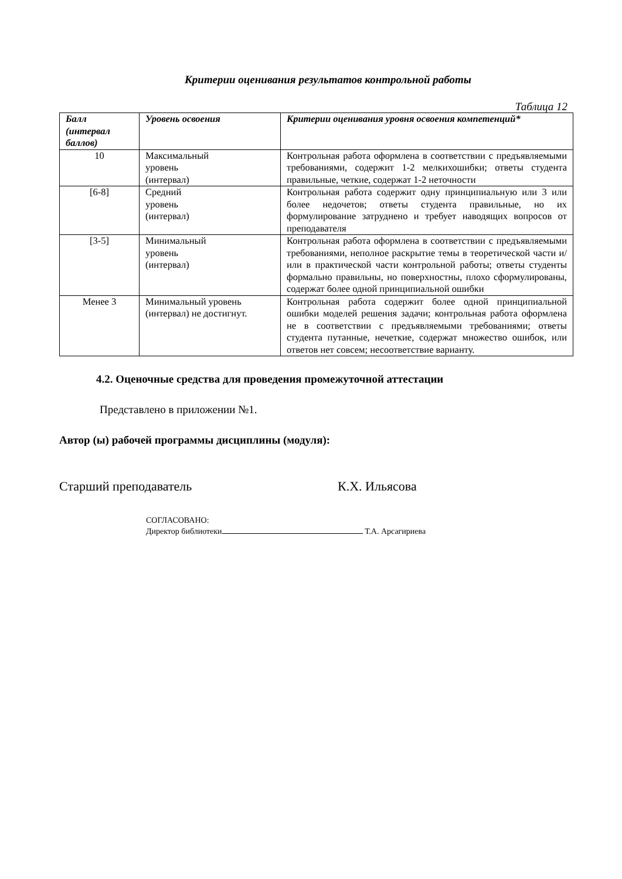Критерии оценивания результатов контрольной работы
Таблица 12
| Балл (интервал баллов) | Уровень освоения | Критерии оценивания уровня освоения компетенций* |
| --- | --- | --- |
| 10 | Максимальный уровень (интервал) | Контрольная работа оформлена в соответствии с предъявляемыми требованиями, содержит 1-2 мелкихошибки; ответы студента правильные, четкие, содержат 1-2 неточности |
| [6-8] | Средний уровень (интервал) | Контрольная работа содержит одну принципиальную или 3 или более недочетов; ответы студента правильные, но их формулирование затруднено и требует наводящих вопросов от преподавателя |
| [3-5] | Минимальный уровень (интервал) | Контрольная работа оформлена в соответствии с предъявляемыми требованиями, неполное раскрытие темы в теоретической части и/или в практической части контрольной работы; ответы студенты формально правильны, но поверхностны, плохо сформулированы, содержат более одной принципиальной ошибки |
| Менее 3 | Минимальный уровень (интервал) не достигнут. | Контрольная работа содержит более одной принципиальной ошибки моделей решения задачи; контрольная работа оформлена не в соответствии с предъявляемыми требованиями; ответы студента путанные, нечеткие, содержат множество ошибок, или ответов нет совсем; несоответствие варианту. |
4.2. Оценочные средства для проведения промежуточной аттестации
Представлено в приложении №1.
Автор (ы) рабочей программы дисциплины (модуля):
Старший преподаватель К.Х. Ильясова
СОГЛАСОВАНО:
Директор библиотеки Т.А. Арсагириева